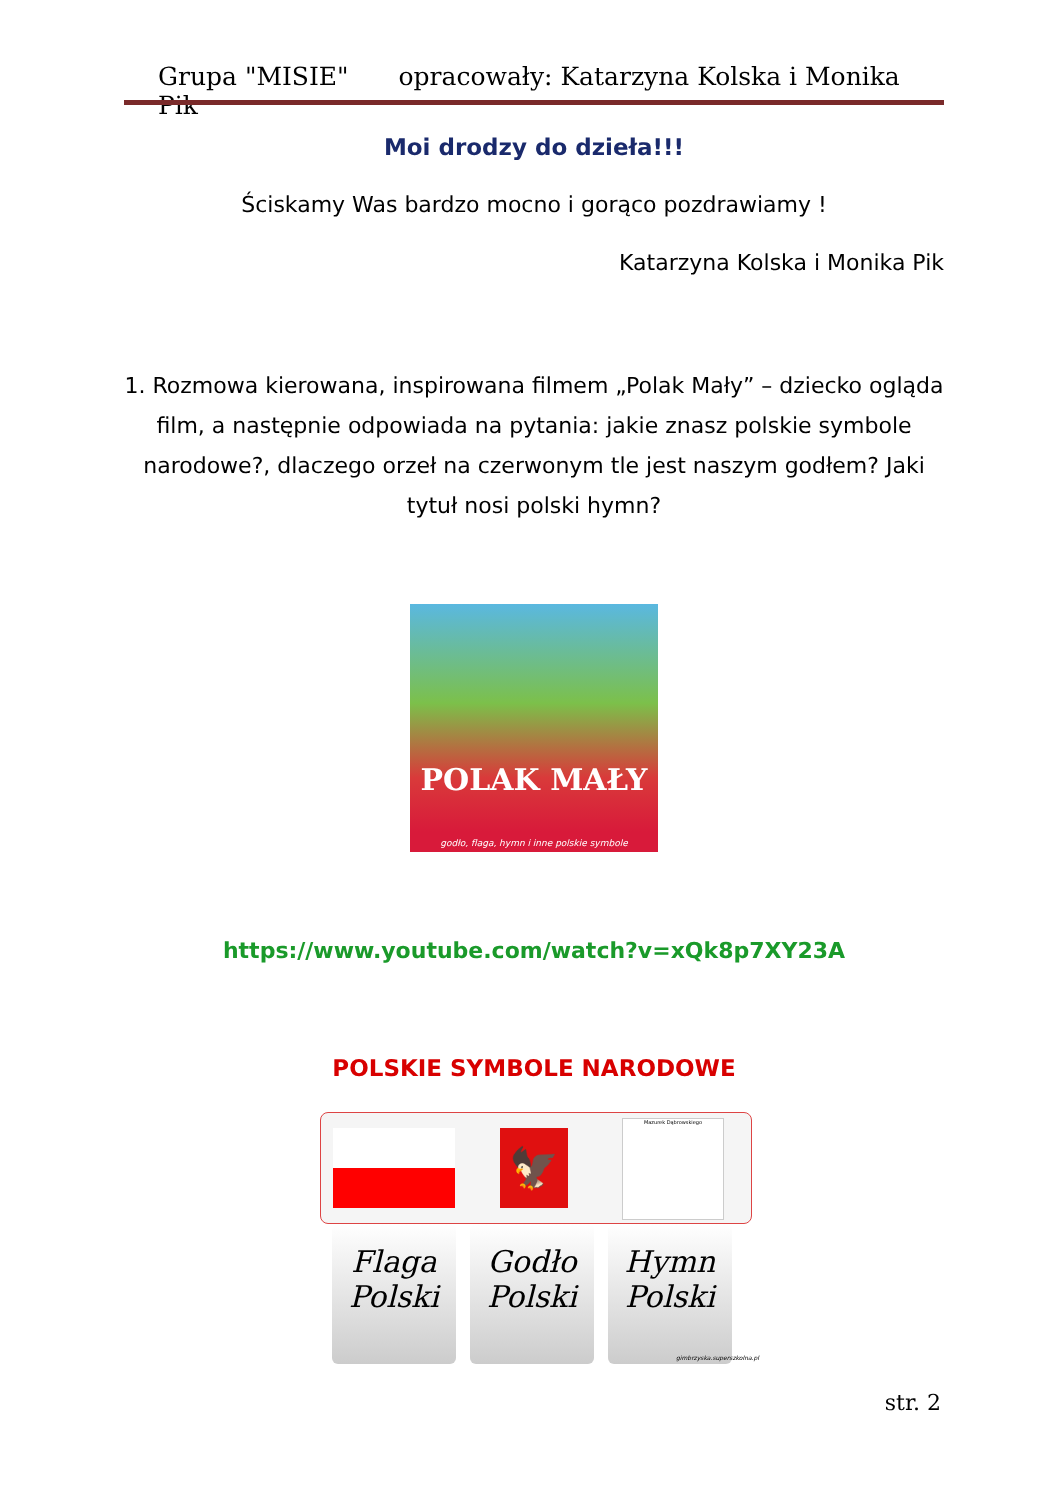Grupa "MISIE" opracowały: Katarzyna Kolska i Monika Pik
Moi drodzy do dzieła!!!
Ściskamy Was bardzo mocno i gorąco pozdrawiamy !
Katarzyna Kolska i Monika Pik
1. Rozmowa kierowana, inspirowana filmem „Polak Mały” – dziecko ogląda film, a następnie odpowiada na pytania: jakie znasz polskie symbole narodowe?, dlaczego orzeł na czerwonym tle jest naszym godłem? Jaki tytuł nosi polski hymn?
POLAK MAŁY
godło, flaga, hymn i inne polskie symbole
https://www.youtube.com/watch?v=xQk8p7XY23A
POLSKIE SYMBOLE NARODOWE
🦅
Mazurek Dąbrowskiego
Flaga Polski
Godło Polski
Hymn Polski
gimbrzyska.superszkolna.pl
str. 2